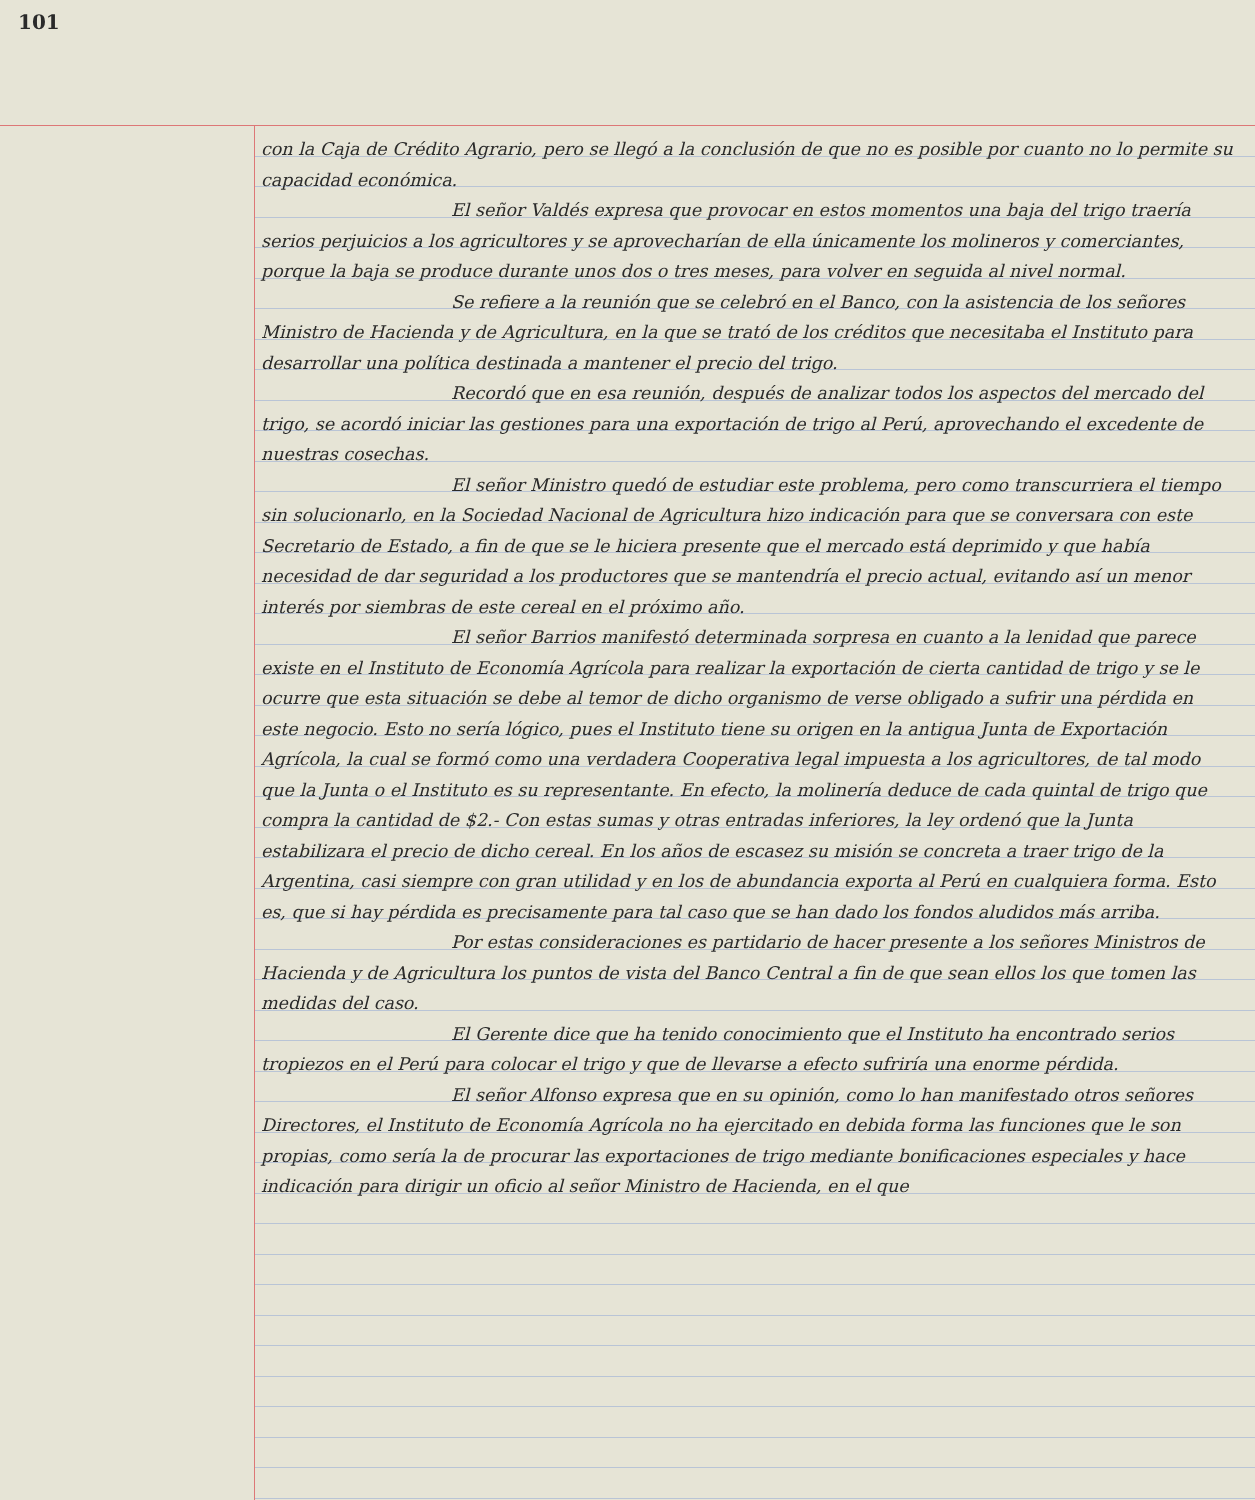101
con la Caja de Crédito Agrario, pero se llegó a la conclusión de que no es posible por cuanto no lo permite su capacidad económica.
El señor Valdés expresa que provocar en estos momentos una baja del trigo traería serios perjuicios a los agricultores y se aprovecharían de ella únicamente los molineros y comerciantes, porque la baja se produce durante unos dos o tres meses, para volver en seguida al nivel normal.
Se refiere a la reunión que se celebró en el Banco, con la asistencia de los señores Ministro de Hacienda y de Agricultura, en la que se trató de los créditos que necesitaba el Instituto para desarrollar una política destinada a mantener el precio del trigo.
Recordó que en esa reunión, después de analizar todos los aspectos del mercado del trigo, se acordó iniciar las gestiones para una exportación de trigo al Perú, aprovechando el excedente de nuestras cosechas.
El señor Ministro quedó de estudiar este problema, pero como transcurriera el tiempo sin solucionarlo, en la Sociedad Nacional de Agricultura hizo indicación para que se conversara con este Secretario de Estado, a fin de que se le hiciera presente que el mercado está deprimido y que había necesidad de dar seguridad a los productores que se mantendría el precio actual, evitando así un menor interés por siembras de este cereal en el próximo año.
El señor Barrios manifestó determinada sorpresa en cuanto a la lenidad que parece existe en el Instituto de Economía Agrícola para realizar la exportación de cierta cantidad de trigo y se le ocurre que esta situación se debe al temor de dicho organismo de verse obligado a sufrir una pérdida en este negocio. Esto no sería lógico, pues el Instituto tiene su origen en la antigua Junta de Exportación Agrícola, la cual se formó como una verdadera Cooperativa legal impuesta a los agricultores, de tal modo que la Junta o el Instituto es su representante. En efecto, la molinería deduce de cada quintal de trigo que compra la cantidad de $2.- Con estas sumas y otras entradas inferiores, la ley ordenó que la Junta estabilizara el precio de dicho cereal. En los años de escasez su misión se concreta a traer trigo de la Argentina, casi siempre con gran utilidad y en los de abundancia exporta al Perú en cualquiera forma. Esto es, que si hay pérdida es precisamente para tal caso que se han dado los fondos aludidos más arriba.
Por estas consideraciones es partidario de hacer presente a los señores Ministros de Hacienda y de Agricultura los puntos de vista del Banco Central a fin de que sean ellos los que tomen las medidas del caso.
El Gerente dice que ha tenido conocimiento que el Instituto ha encontrado serios tropiezos en el Perú para colocar el trigo y que de llevarse a efecto sufriría una enorme pérdida.
El señor Alfonso expresa que en su opinión, como lo han manifestado otros señores Directores, el Instituto de Economía Agrícola no ha ejercitado en debida forma las funciones que le son propias, como sería la de procurar las exportaciones de trigo mediante bonificaciones especiales y hace indicación para dirigir un oficio al señor Ministro de Hacienda, en el que